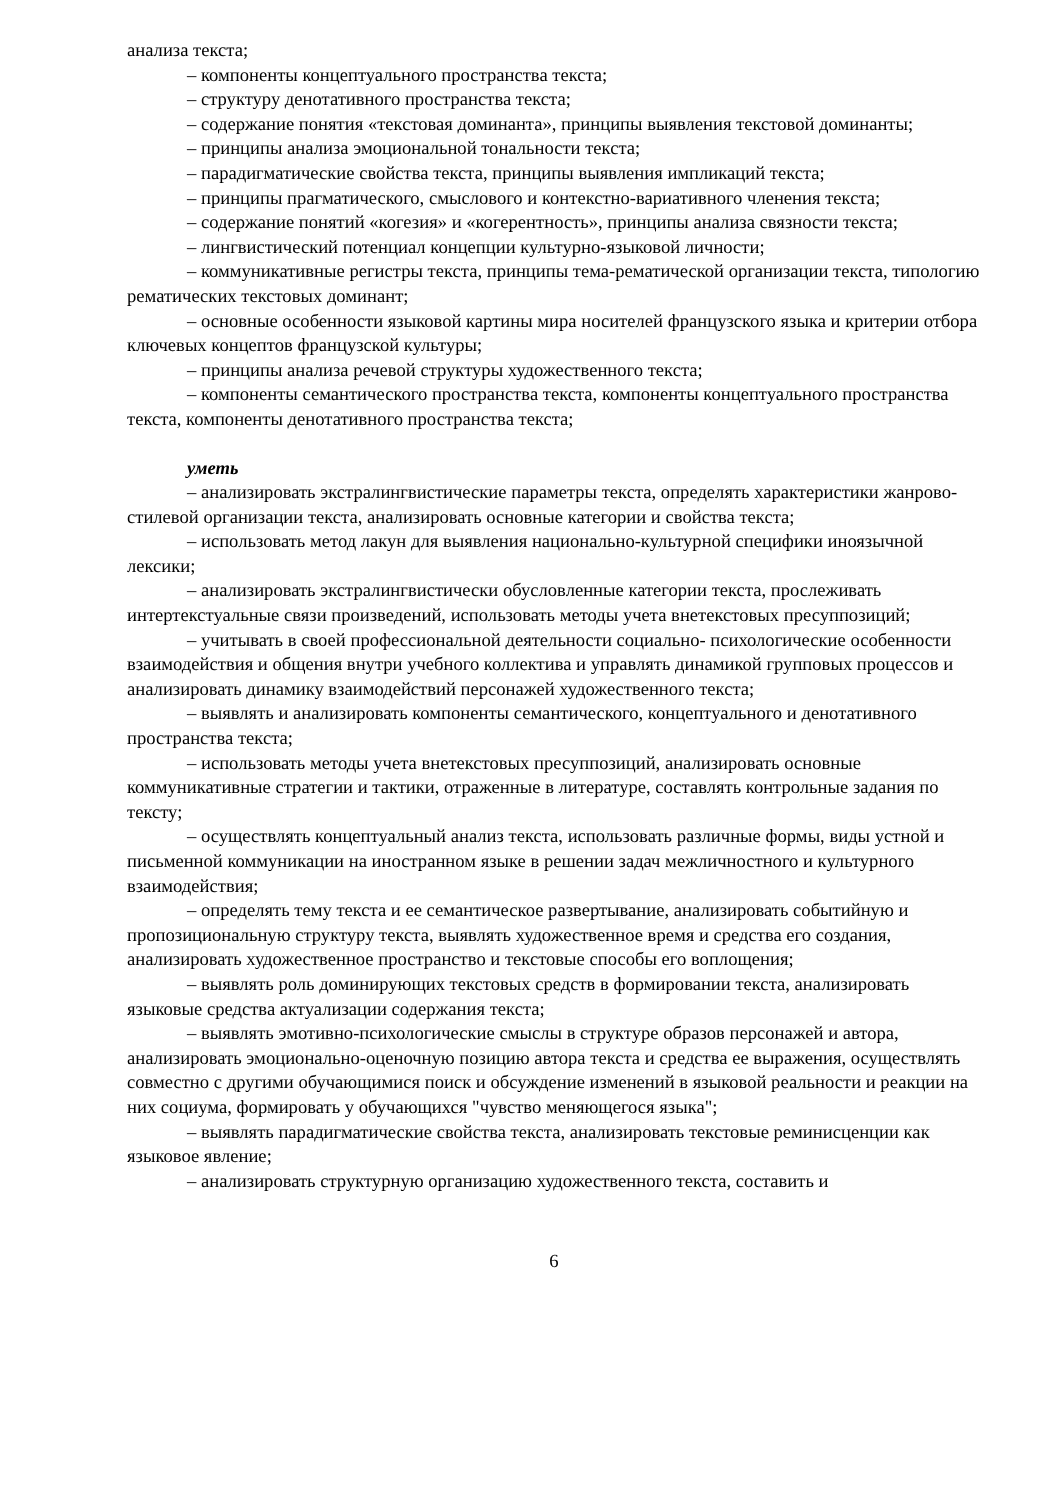анализа текста;
– компоненты концептуального пространства текста;
– структуру денотативного пространства текста;
– содержание понятия «текстовая доминанта», принципы выявления текстовой доминанты;
– принципы анализа эмоциональной тональности текста;
– парадигматические свойства текста, принципы выявления импликаций текста;
– принципы прагматического, смыслового и контекстно-вариативного членения текста;
– содержание понятий «когезия» и «когерентность», принципы анализа связности текста;
– лингвистический потенциал концепции культурно-языковой личности;
– коммуникативные регистры текста, принципы тема-рематической организации текста, типологию рематических текстовых доминант;
– основные особенности языковой картины мира носителей французского языка и критерии отбора ключевых концептов французской культуры;
– принципы анализа речевой структуры художественного текста;
– компоненты семантического пространства текста, компоненты концептуального пространства текста, компоненты денотативного пространства текста;
уметь
– анализировать экстралингвистические параметры текста, определять характеристики жанрово-стилевой организации текста, анализировать основные категории и свойства текста;
– использовать метод лакун для выявления национально-культурной специфики иноязычной лексики;
– анализировать экстралингвистически обусловленные категории текста, прослеживать интертекстуальные связи произведений, использовать методы учета внетекстовых пресуппозиций;
– учитывать в своей профессиональной деятельности социально- психологические особенности взаимодействия и общения внутри учебного коллектива и управлять динамикой групповых процессов и анализировать динамику взаимодействий персонажей художественного текста;
– выявлять и анализировать компоненты семантического, концептуального и денотативного пространства текста;
– использовать методы учета внетекстовых пресуппозиций, анализировать основные коммуникативные стратегии и тактики, отраженные в литературе, составлять контрольные задания по тексту;
– осуществлять концептуальный анализ текста, использовать различные формы, виды устной и письменной коммуникации на иностранном языке в решении задач межличностного и культурного взаимодействия;
– определять тему текста и ее семантическое развертывание, анализировать событийную и пропозициональную структуру текста, выявлять художественное время и средства его создания, анализировать художественное пространство и текстовые способы его воплощения;
– выявлять роль доминирующих текстовых средств в формировании текста, анализировать языковые средства актуализации содержания текста;
– выявлять эмотивно-психологические смыслы в структуре образов персонажей и автора, анализировать эмоционально-оценочную позицию автора текста и средства ее выражения, осуществлять совместно с другими обучающимися поиск и обсуждение изменений в языковой реальности и реакции на них социума, формировать у обучающихся "чувство меняющегося языка";
– выявлять парадигматические свойства текста, анализировать текстовые реминисценции как языковое явление;
– анализировать структурную организацию художественного текста, составить и
6